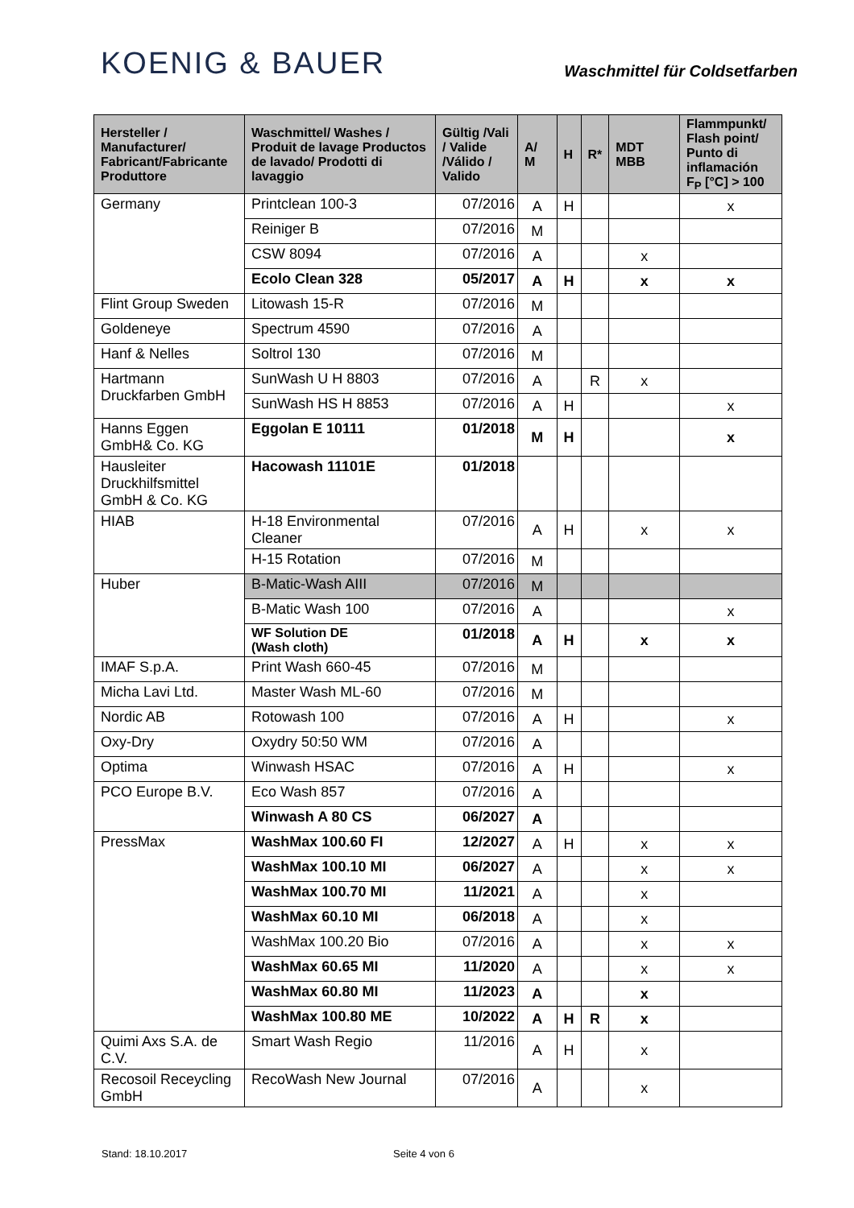KOENIG & BAUER
Waschmittel für Coldsetfarben
| Hersteller / Manufacturer/ Fabricant/Fabricante Produttore | Waschmittel/ Washes / Produit de lavage Productos de lavado/ Prodotti di lavaggio | Gültig /Vali / Valide /Válido / Valido | A/ M | H | R* | MDT MBB | Flammpunkt/ Flash point/ Punto di inflamación F<sub>P</sub> [°C] > 100 |
| --- | --- | --- | --- | --- | --- | --- | --- |
| Germany | Printclean 100-3 | 07/2016 | A | H | | | x |
| | Reiniger B | 07/2016 | M | | | | |
| | CSW 8094 | 07/2016 | A | | | x | |
| | Ecolo Clean 328 | 05/2017 | A | H | | x | x |
| Flint Group Sweden | Litowash 15-R | 07/2016 | M | | | | |
| Goldeneye | Spectrum 4590 | 07/2016 | A | | | | |
| Hanf & Nelles | Soltrol 130 | 07/2016 | M | | | | |
| Hartmann Druckfarben GmbH | SunWash U H 8803 | 07/2016 | A | | R | x | |
| | SunWash HS H 8853 | 07/2016 | A | H | | | x |
| Hanns Eggen GmbH& Co. KG | Eggolan E 10111 | 01/2018 | M | H | | | x |
| Hausleiter Druckhilfsmittel GmbH & Co. KG | Hacowash 11101E | 01/2018 | | | | | |
| HIAB | H-18 Environmental Cleaner | 07/2016 | A | H | | x | x |
| | H-15 Rotation | 07/2016 | M | | | | |
| Huber | B-Matic-Wash AIII | 07/2016 | M | | | | |
| | B-Matic Wash 100 | 07/2016 | A | | | | x |
| | WF Solution DE (Wash cloth) | 01/2018 | A | H | | x | x |
| IMAF S.p.A. | Print Wash 660-45 | 07/2016 | M | | | | |
| Micha Lavi Ltd. | Master Wash ML-60 | 07/2016 | M | | | | |
| Nordic AB | Rotowash 100 | 07/2016 | A | H | | | x |
| Oxy-Dry | Oxydry 50:50 WM | 07/2016 | A | | | | |
| Optima | Winwash HSAC | 07/2016 | A | H | | | x |
| PCO Europe B.V. | Eco Wash 857 | 07/2016 | A | | | | |
| | Winwash A 80 CS | 06/2027 | A | | | | |
| PressMax | WashMax 100.60 FI | 12/2027 | A | H | | x | x |
| | WashMax 100.10 MI | 06/2027 | A | | | x | x |
| | WashMax 100.70 MI | 11/2021 | A | | | x | |
| | WashMax 60.10 MI | 06/2018 | A | | | x | |
| | WashMax 100.20 Bio | 07/2016 | A | | | x | x |
| | WashMax 60.65 MI | 11/2020 | A | | | x | x |
| | WashMax 60.80 MI | 11/2023 | A | | | x | |
| | WashMax 100.80 ME | 10/2022 | A | H | R | x | |
| Quimi Axs S.A. de C.V. | Smart Wash Regio | 11/2016 | A | H | | x | |
| Recosoil Receycling GmbH | RecoWash New Journal | 07/2016 | A | | | x | |
Stand: 18.10.2017 Seite 4 von 6